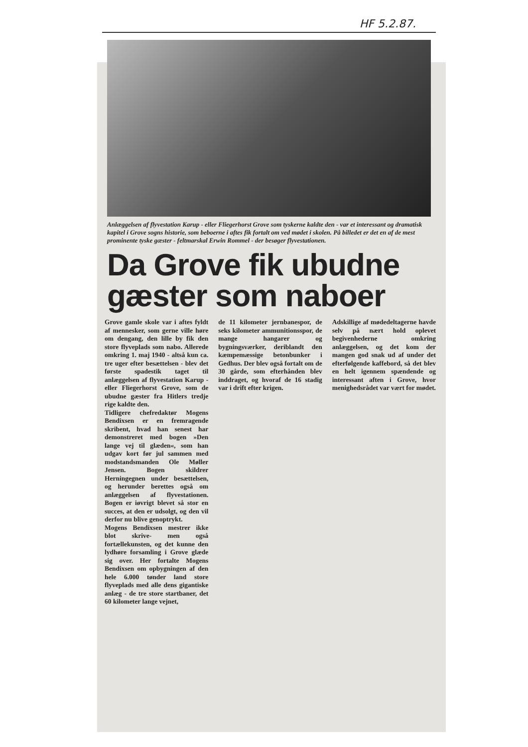HF 5.2.87.
Anlæggelsen af flyvestation Karup - eller Fliegerhorst Grove som tyskerne kaldte den - var et interessant og dramatisk kapitel i Grove sogns historie, som beboerne i aftes fik fortalt om ved mødet i skolen. På billedet er det en af de mest prominente tyske gæster - feltmarskal Erwin Rommel - der besøger flyvestationen.
Da Grove fik ubudne gæster som naboer
Grove gamle skole var i aftes fyldt af mennesker, som gerne ville høre om dengang, den lille by fik den store flyveplads som nabo. Allerede omkring 1. maj 1940 - altså kun ca. tre uger efter besættelsen - blev det første spadestik taget til anlæggelsen af flyvestation Karup - eller Fliegerhorst Grove, som de ubudne gæster fra Hitlers tredje rige kaldte den.
Tidligere chefredaktør Mogens Bendixsen er en fremragende skribent, hvad han senest har demonstreret med bogen »Den lange vej til glæden«, som han udgav kort før jul sammen med modstandsmanden Ole Møller Jensen. Bogen skildrer Herningegnen under besættelsen, og herunder berettes også om anlæggelsen af flyvestationen. Bogen er iøvrigt blevet så stor en succes, at den er udsolgt, og den vil derfor nu blive genoptrykt.
Mogens Bendixsen mestrer ikke blot skrive- men også fortællekunsten, og det kunne den lydhøre forsamling i Grove glæde sig over. Her fortalte Mogens Bendixsen om opbygningen af den hele 6.000 tønder land store flyveplads med alle dens gigantiske anlæg - de tre store startbaner, det 60 kilometer lange vejnet,
de 11 kilometer jernbanespor, de seks kilometer ammunitionsspor, de mange hangarer og bygningsværker, deriblandt den kæmpemæssige betonbunker i Gedhus. Der blev også fortalt om de 30 gårde, som efterhånden blev inddraget, og hvoraf de 16 stadig var i drift efter krigen.
Adskillige af mødedeltagerne havde selv på nært hold oplevet begivenhederne omkring anlæggelsen, og det kom der mangen god snak ud af under det efterfølgende kaffebord, så det blev en helt igennem spændende og interessant aften i Grove, hvor menighedsrådet var vært for mødet.